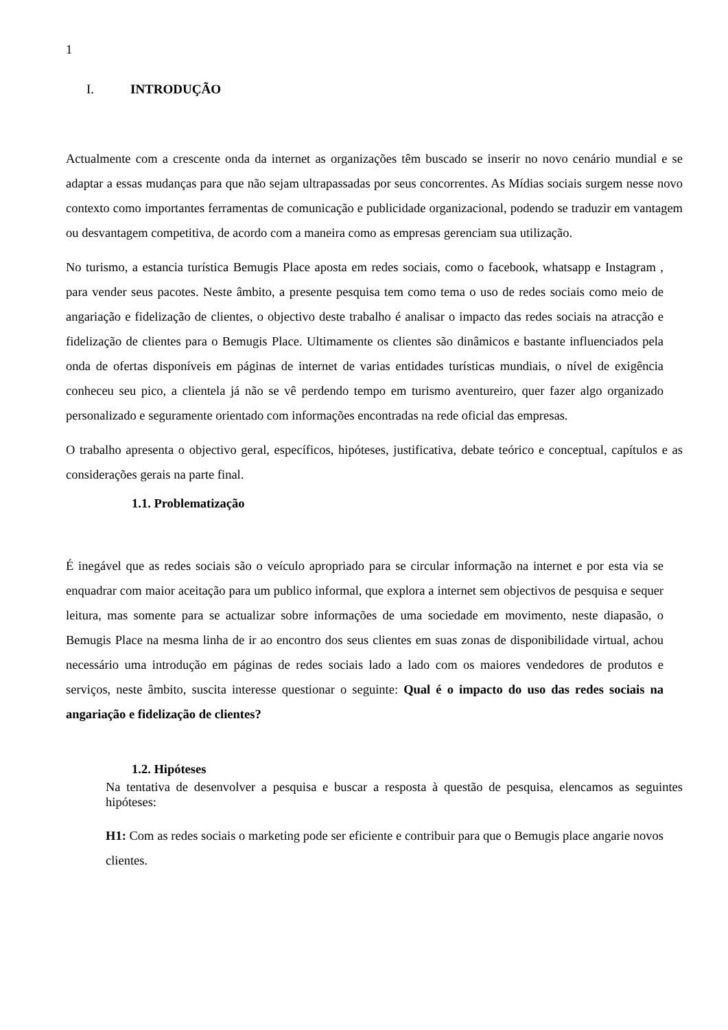1
I. INTRODUÇÃO
Actualmente com a crescente onda da internet as organizações têm buscado se inserir no novo cenário mundial e se adaptar a essas mudanças para que não sejam ultrapassadas por seus concorrentes. As Mídias sociais surgem nesse novo contexto como importantes ferramentas de comunicação e publicidade organizacional, podendo se traduzir em vantagem ou desvantagem competitiva, de acordo com a maneira como as empresas gerenciam sua utilização.
No turismo, a estancia turística Bemugis Place aposta em redes sociais, como o facebook, whatsapp e Instagram , para vender seus pacotes. Neste âmbito, a presente pesquisa tem como tema o uso de redes sociais como meio de angariação e fidelização de clientes, o objectivo deste trabalho é analisar o impacto das redes sociais na atracção e fidelização de clientes para o Bemugis Place. Ultimamente os clientes são dinâmicos e bastante influenciados pela onda de ofertas disponíveis em páginas de internet de varias entidades turísticas mundiais, o nível de exigência conheceu seu pico, a clientela já não se vê perdendo tempo em turismo aventureiro, quer fazer algo organizado personalizado e seguramente orientado com informações encontradas na rede oficial das empresas.
O trabalho apresenta o objectivo geral, específicos, hipóteses, justificativa, debate teórico e conceptual, capítulos e as considerações gerais na parte final.
1.1. Problematização
É inegável que as redes sociais são o veículo apropriado para se circular informação na internet e por esta via se enquadrar com maior aceitação para um publico informal, que explora a internet sem objectivos de pesquisa e sequer leitura, mas somente para se actualizar sobre informações de uma sociedade em movimento, neste diapasão, o Bemugis Place na mesma linha de ir ao encontro dos seus clientes em suas zonas de disponibilidade virtual, achou necessário uma introdução em páginas de redes sociais lado a lado com os maiores vendedores de produtos e serviços, neste âmbito, suscita interesse questionar o seguinte: Qual é o impacto do uso das redes sociais na angariação e fidelização de clientes?
1.2. Hipóteses
Na tentativa de desenvolver a pesquisa e buscar a resposta à questão de pesquisa, elencamos as seguintes hipóteses:
H1: Com as redes sociais o marketing pode ser eficiente e contribuir para que o Bemugis place angarie novos clientes.